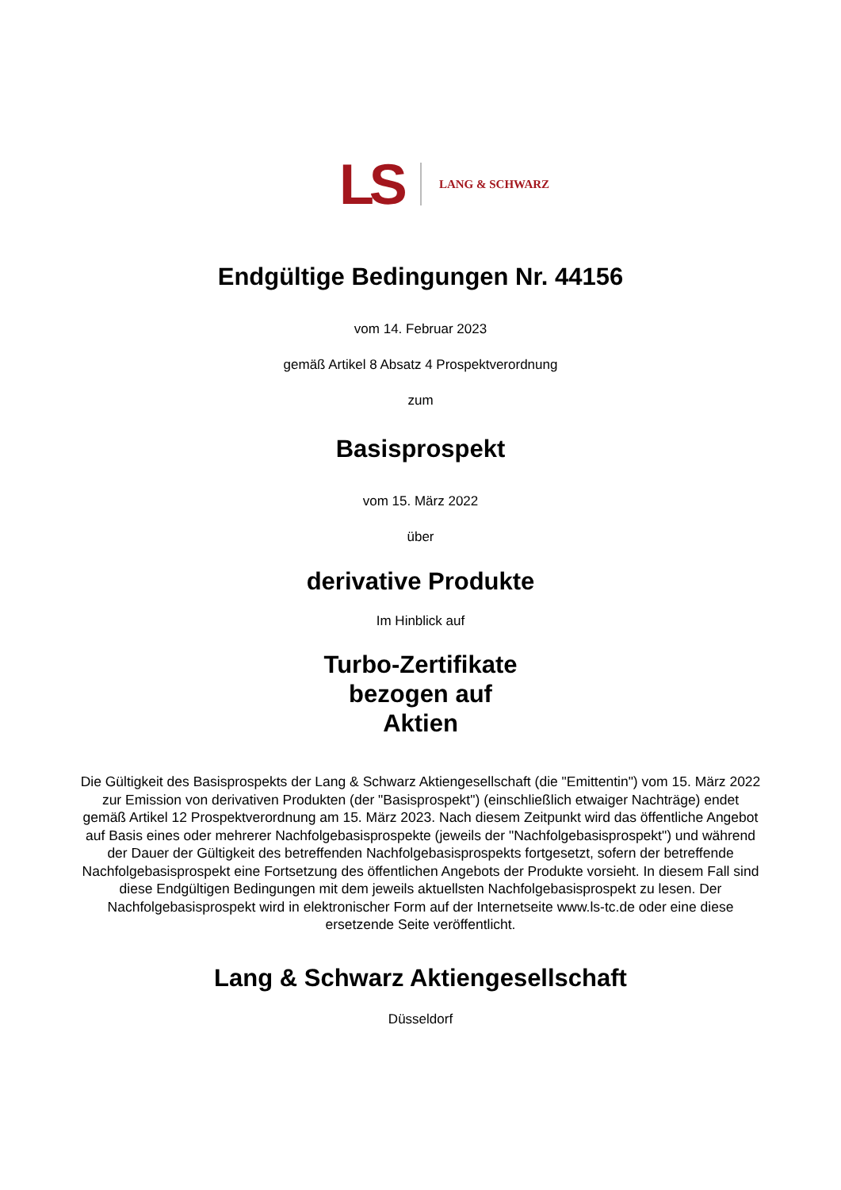LS LANG & SCHWARZ
Endgültige Bedingungen Nr. 44156
vom 14. Februar 2023
gemäß Artikel 8 Absatz 4 Prospektverordnung
zum
Basisprospekt
vom 15. März 2022
über
derivative Produkte
Im Hinblick auf
Turbo-Zertifikate
bezogen auf
Aktien
Die Gültigkeit des Basisprospekts der Lang & Schwarz Aktiengesellschaft (die "Emittentin") vom 15. März 2022 zur Emission von derivativen Produkten (der "Basisprospekt") (einschließlich etwaiger Nachträge) endet gemäß Artikel 12 Prospektverordnung am 15. März 2023. Nach diesem Zeitpunkt wird das öffentliche Angebot auf Basis eines oder mehrerer Nachfolgebasisprospekte (jeweils der "Nachfolgebasisprospekt") und während der Dauer der Gültigkeit des betreffenden Nachfolgebasisprospekts fortgesetzt, sofern der betreffende Nachfolgebasisprospekt eine Fortsetzung des öffentlichen Angebots der Produkte vorsieht. In diesem Fall sind diese Endgültigen Bedingungen mit dem jeweils aktuellsten Nachfolgebasisprospekt zu lesen. Der Nachfolgebasisprospekt wird in elektronischer Form auf der Internetseite www.ls-tc.de oder eine diese ersetzende Seite veröffentlicht.
Lang & Schwarz Aktiengesellschaft
Düsseldorf